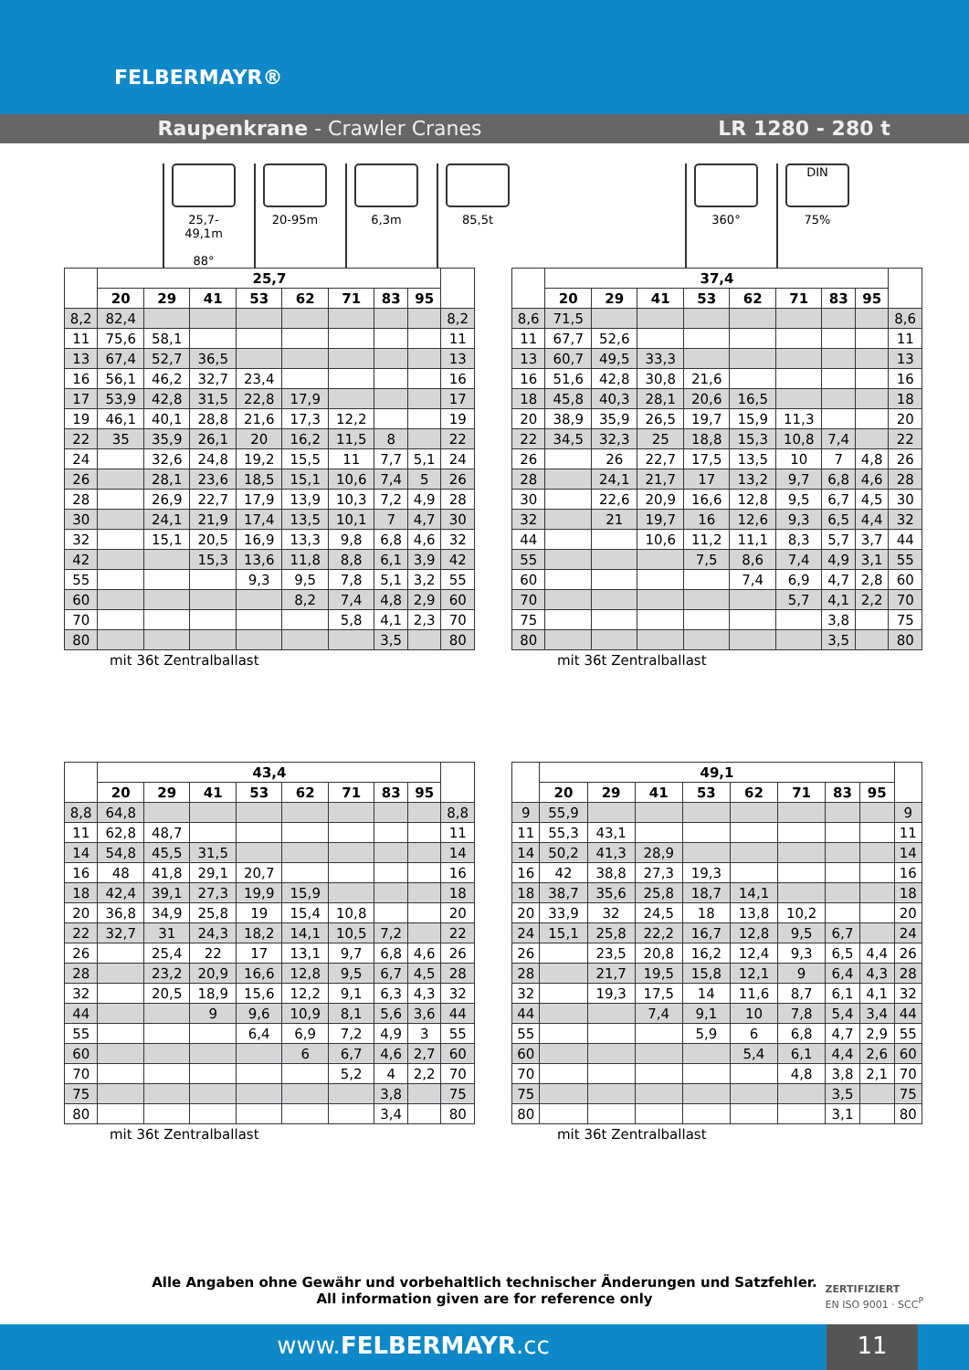FELBERMAYR®
Raupenkrane - Crawler Cranes LR 1280 - 280 t
25,7-49,1m
88°
20-95m 6,3m 85,5t 360°
DIN
75%
| | 25,7 | | | | | | | | |
| --- | --- | --- | --- | --- | --- | --- | --- | --- | --- |
| | 20 | 29 | 41 | 53 | 62 | 71 | 83 | 95 | |
| 8,2 | 82,4 | | | | | | | | 8,2 |
| 11 | 75,6 | 58,1 | | | | | | | 11 |
| 13 | 67,4 | 52,7 | 36,5 | | | | | | 13 |
| 16 | 56,1 | 46,2 | 32,7 | 23,4 | | | | | 16 |
| 17 | 53,9 | 42,8 | 31,5 | 22,8 | 17,9 | | | | 17 |
| 19 | 46,1 | 40,1 | 28,8 | 21,6 | 17,3 | 12,2 | | | 19 |
| 22 | 35 | 35,9 | 26,1 | 20 | 16,2 | 11,5 | 8 | | 22 |
| 24 | | 32,6 | 24,8 | 19,2 | 15,5 | 11 | 7,7 | 5,1 | 24 |
| 26 | | 28,1 | 23,6 | 18,5 | 15,1 | 10,6 | 7,4 | 5 | 26 |
| 28 | | 26,9 | 22,7 | 17,9 | 13,9 | 10,3 | 7,2 | 4,9 | 28 |
| 30 | | 24,1 | 21,9 | 17,4 | 13,5 | 10,1 | 7 | 4,7 | 30 |
| 32 | | 15,1 | 20,5 | 16,9 | 13,3 | 9,8 | 6,8 | 4,6 | 32 |
| 42 | | | 15,3 | 13,6 | 11,8 | 8,8 | 6,1 | 3,9 | 42 |
| 55 | | | | 9,3 | 9,5 | 7,8 | 5,1 | 3,2 | 55 |
| 60 | | | | | 8,2 | 7,4 | 4,8 | 2,9 | 60 |
| 70 | | | | | | 5,8 | 4,1 | 2,3 | 70 |
| 80 | | | | | | | 3,5 | | 80 |
mit 36t Zentralballast
| | 37,4 | | | | | | | | |
| --- | --- | --- | --- | --- | --- | --- | --- | --- | --- |
| | 20 | 29 | 41 | 53 | 62 | 71 | 83 | 95 | |
| 8,6 | 71,5 | | | | | | | | 8,6 |
| 11 | 67,7 | 52,6 | | | | | | | 11 |
| 13 | 60,7 | 49,5 | 33,3 | | | | | | 13 |
| 16 | 51,6 | 42,8 | 30,8 | 21,6 | | | | | 16 |
| 18 | 45,8 | 40,3 | 28,1 | 20,6 | 16,5 | | | | 18 |
| 20 | 38,9 | 35,9 | 26,5 | 19,7 | 15,9 | 11,3 | | | 20 |
| 22 | 34,5 | 32,3 | 25 | 18,8 | 15,3 | 10,8 | 7,4 | | 22 |
| 26 | | 26 | 22,7 | 17,5 | 13,5 | 10 | 7 | 4,8 | 26 |
| 28 | | 24,1 | 21,7 | 17 | 13,2 | 9,7 | 6,8 | 4,6 | 28 |
| 30 | | 22,6 | 20,9 | 16,6 | 12,8 | 9,5 | 6,7 | 4,5 | 30 |
| 32 | | 21 | 19,7 | 16 | 12,6 | 9,3 | 6,5 | 4,4 | 32 |
| 44 | | | 10,6 | 11,2 | 11,1 | 8,3 | 5,7 | 3,7 | 44 |
| 55 | | | | 7,5 | 8,6 | 7,4 | 4,9 | 3,1 | 55 |
| 60 | | | | | 7,4 | 6,9 | 4,7 | 2,8 | 60 |
| 70 | | | | | | 5,7 | 4,1 | 2,2 | 70 |
| 75 | | | | | | | 3,8 | | 75 |
| 80 | | | | | | | 3,5 | | 80 |
mit 36t Zentralballast
| | 43,4 | | | | | | | | |
| --- | --- | --- | --- | --- | --- | --- | --- | --- | --- |
| | 20 | 29 | 41 | 53 | 62 | 71 | 83 | 95 | |
| 8,8 | 64,8 | | | | | | | | 8,8 |
| 11 | 62,8 | 48,7 | | | | | | | 11 |
| 14 | 54,8 | 45,5 | 31,5 | | | | | | 14 |
| 16 | 48 | 41,8 | 29,1 | 20,7 | | | | | 16 |
| 18 | 42,4 | 39,1 | 27,3 | 19,9 | 15,9 | | | | 18 |
| 20 | 36,8 | 34,9 | 25,8 | 19 | 15,4 | 10,8 | | | 20 |
| 22 | 32,7 | 31 | 24,3 | 18,2 | 14,1 | 10,5 | 7,2 | | 22 |
| 26 | | 25,4 | 22 | 17 | 13,1 | 9,7 | 6,8 | 4,6 | 26 |
| 28 | | 23,2 | 20,9 | 16,6 | 12,8 | 9,5 | 6,7 | 4,5 | 28 |
| 32 | | 20,5 | 18,9 | 15,6 | 12,2 | 9,1 | 6,3 | 4,3 | 32 |
| 44 | | | 9 | 9,6 | 10,9 | 8,1 | 5,6 | 3,6 | 44 |
| 55 | | | | 6,4 | 6,9 | 7,2 | 4,9 | 3 | 55 |
| 60 | | | | | 6 | 6,7 | 4,6 | 2,7 | 60 |
| 70 | | | | | | 5,2 | 4 | 2,2 | 70 |
| 75 | | | | | | | 3,8 | | 75 |
| 80 | | | | | | | 3,4 | | 80 |
mit 36t Zentralballast
| | 49,1 | | | | | | | | |
| --- | --- | --- | --- | --- | --- | --- | --- | --- | --- |
| | 20 | 29 | 41 | 53 | 62 | 71 | 83 | 95 | |
| 9 | 55,9 | | | | | | | | 9 |
| 11 | 55,3 | 43,1 | | | | | | | 11 |
| 14 | 50,2 | 41,3 | 28,9 | | | | | | 14 |
| 16 | 42 | 38,8 | 27,3 | 19,3 | | | | | 16 |
| 18 | 38,7 | 35,6 | 25,8 | 18,7 | 14,1 | | | | 18 |
| 20 | 33,9 | 32 | 24,5 | 18 | 13,8 | 10,2 | | | 20 |
| 24 | 15,1 | 25,8 | 22,2 | 16,7 | 12,8 | 9,5 | 6,7 | | 24 |
| 26 | | 23,5 | 20,8 | 16,2 | 12,4 | 9,3 | 6,5 | 4,4 | 26 |
| 28 | | 21,7 | 19,5 | 15,8 | 12,1 | 9 | 6,4 | 4,3 | 28 |
| 32 | | 19,3 | 17,5 | 14 | 11,6 | 8,7 | 6,1 | 4,1 | 32 |
| 44 | | | 7,4 | 9,1 | 10 | 7,8 | 5,4 | 3,4 | 44 |
| 55 | | | | 5,9 | 6 | 6,8 | 4,7 | 2,9 | 55 |
| 60 | | | | | 5,4 | 6,1 | 4,4 | 2,6 | 60 |
| 70 | | | | | | 4,8 | 3,8 | 2,1 | 70 |
| 75 | | | | | | | 3,5 | | 75 |
| 80 | | | | | | | 3,1 | | 80 |
mit 36t Zentralballast
Alle Angaben ohne Gewähr und vorbehaltlich technischer Änderungen und Satzfehler.
All information given are for reference only
ZERTIFIZIERT
EN ISO 9001 · SCC<sup>P</sup>
www.FELBERMAYR.cc 11